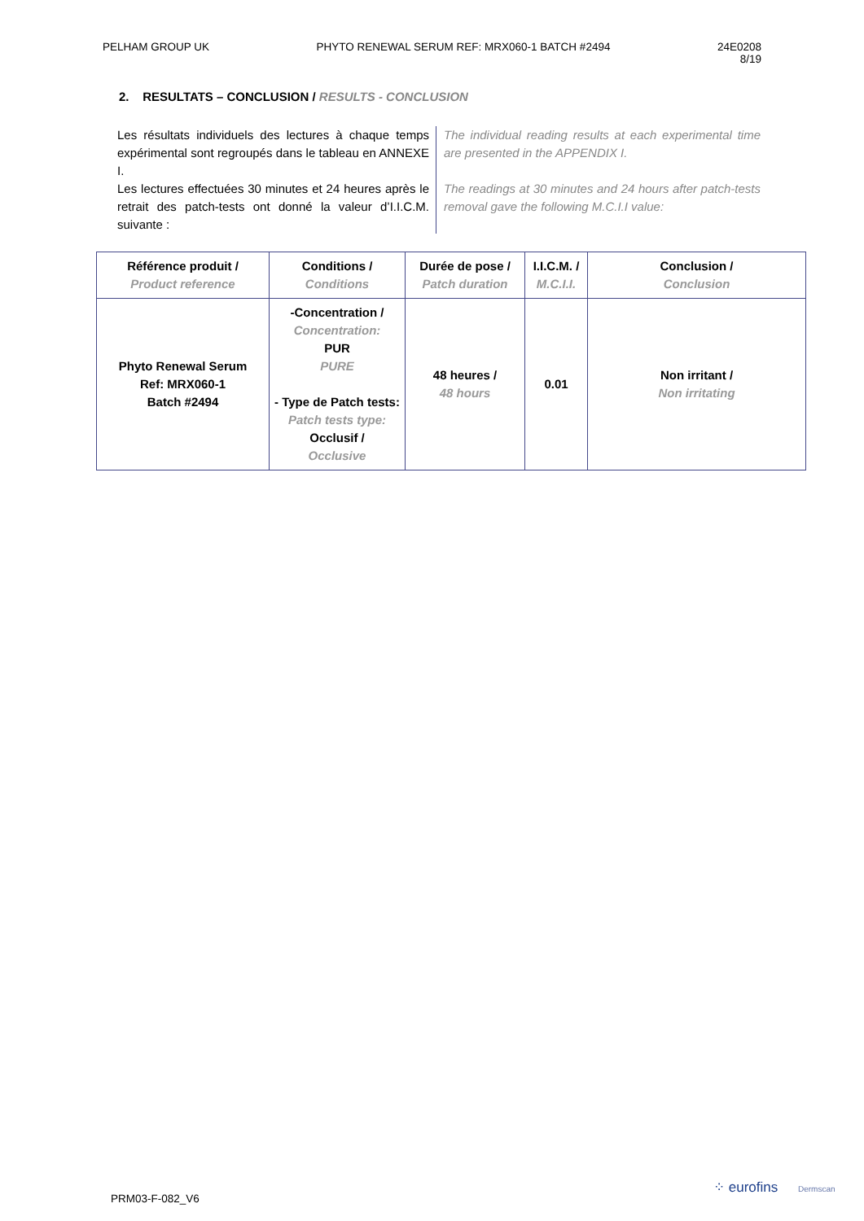PELHAM GROUP UK PHYTO RENEWAL SERUM REF: MRX060-1 BATCH #2494
24E0208
8/19
2. RESULTATS – CONCLUSION / RESULTS - CONCLUSION
Les résultats individuels des lectures à chaque temps expérimental sont regroupés dans le tableau en ANNEXE I.
Les lectures effectuées 30 minutes et 24 heures après le retrait des patch-tests ont donné la valeur d’I.I.C.M. suivante :
The individual reading results at each experimental time are presented in the APPENDIX I.
The readings at 30 minutes and 24 hours after patch-tests removal gave the following M.C.I.I value:
| Référence produit / Product reference | Conditions / Conditions | Durée de pose / Patch duration | I.I.C.M. / M.C.I.I. | Conclusion / Conclusion |
| --- | --- | --- | --- | --- |
| Phyto Renewal Serum Ref: MRX060-1 Batch #2494 | -Concentration / Concentration: PUR PURE - Type de Patch tests: Patch tests type: Occlusif / Occlusive | 48 heures / 48 hours | 0.01 | Non irritant / Non irritating |
PRM03-F-082_V6
⁘ eurofins Dermscan